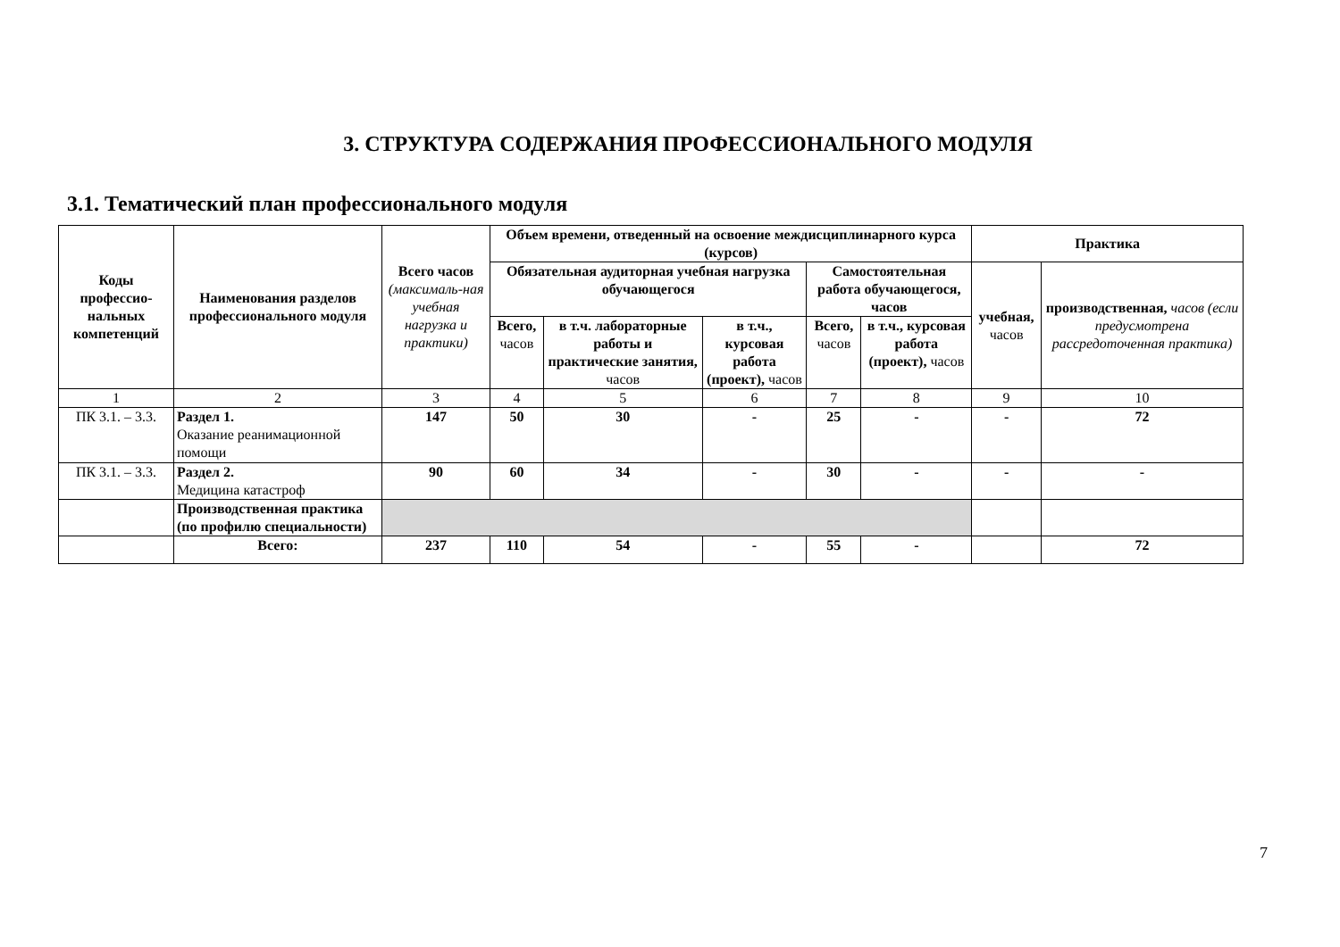3. СТРУКТУРА СОДЕРЖАНИЯ ПРОФЕССИОНАЛЬНОГО МОДУЛЯ
3.1. Тематический план профессионального модуля
| Коды профессио-нальных компетенций | Наименования разделов профессионального модуля | Всего часов (максималь-ная учебная нагрузка и практики) | Объем времени, отведенный на освоение междисциплинарного курса (курсов) | | | | | Практика | |
| --- | --- | --- | --- | --- | --- | --- | --- | --- | --- |
| | | | Обязательная аудиторная учебная нагрузка обучающегося | | | Самостоятельная работа обучающегося, часов | | учебная, часов | производственная, часов (если предусмотрена рассредоточенная практика) |
| | | | Всего, часов | в т.ч. лабораторные работы и практические занятия, часов | в т.ч., курсовая работа (проект), часов | Всего, часов | в т.ч., курсовая работа (проект), часов | | |
| 1 | 2 | 3 | 4 | 5 | 6 | 7 | 8 | 9 | 10 |
| ПК 3.1. – 3.3. | Раздел 1. Оказание реанимационной помощи | 147 | 50 | 30 | - | 25 | - | - | 72 |
| ПК 3.1. – 3.3. | Раздел 2. Медицина катастроф | 90 | 60 | 34 | - | 30 | - | - | - |
| | Производственная практика (по профилю специальности) | | | | | | | | |
| | Всего: | 237 | 110 | 54 | - | 55 | - | | 72 |
7